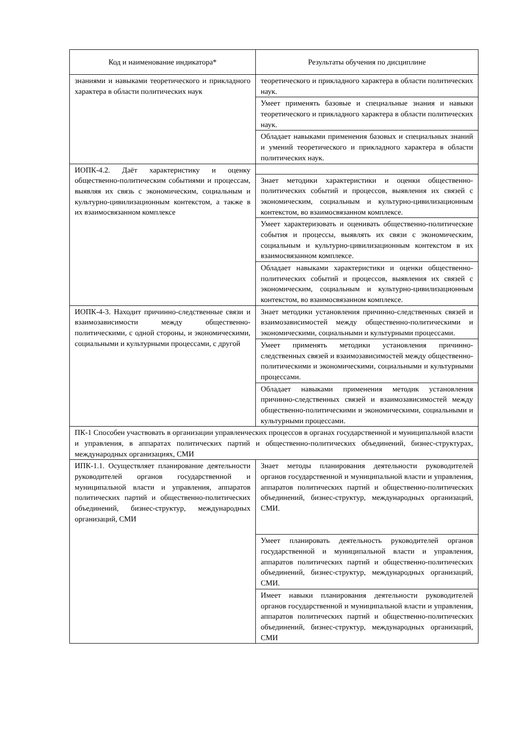| Код и наименование индикатора* | Результаты обучения по дисциплине |
| --- | --- |
| знаниями и навыками теоретического и прикладного характера в области политических наук | теоретического и прикладного характера в области политических наук. |
| | Умеет применять базовые и специальные знания и навыки теоретического и прикладного характера в области политических наук. |
| | Обладает навыками применения базовых и специальных знаний и умений теоретического и прикладного характера в области политических наук. |
| ИОПК-4.2. Даёт характеристику и оценку общественно-политическим событиями и процессам, выявляя их связь с экономическим, социальным и культурно-цивилизационным контекстом, а также в их взаимосвязанном комплексе | |
| | Знает методики характеристики и оценки общественно-политических событий и процессов, выявления их связей с экономическим, социальным и культурно-цивилизационным контекстом, во взаимосвязанном комплексе. |
| | Умеет характеризовать и оценивать общественно-политические события и процессы, выявлять их связи с экономическим, социальным и культурно-цивилизационным контекстом в их взаимосвязанном комплексе. |
| | Обладает навыками характеристики и оценки общественно-политических событий и процессов, выявления их связей с экономическим, социальным и культурно-цивилизационным контекстом, во взаимосвязанном комплексе. |
| ИОПК-4-3. Находит причинно-следственные связи и взаимозависимости между общественно-политическими, с одной стороны, и экономическими, социальными и культурными процессами, с другой | Знает методики установления причинно-следственных связей и взаимозависимостей между общественно-политическими и экономическими, социальными и культурными процессами. |
| | Умеет применять методики установления причинно-следственных связей и взаимозависимостей между общественно-политическими и экономическими, социальными и культурными процессами. |
| | Обладает навыками применения методик установления причинно-следственных связей и взаимозависимостей между общественно-политическими и экономическими, социальными и культурными процессами. |
| ПК-1 Способен участвовать в организации управленческих процессов в органах государственной и муниципальной власти и управления, в аппаратах политических партий и общественно-политических объединений, бизнес-структурах, международных организациях, СМИ | |
| ИПК-1.1. Осуществляет планирование деятельности руководителей органов государственной и муниципальной власти и управления, аппаратов политических партий и общественно-политических объединений, бизнес-структур, международных организаций, СМИ | Знает методы планирования деятельности руководителей органов государственной и муниципальной власти и управления, аппаратов политических партий и общественно-политических объединений, бизнес-структур, международных организаций, СМИ. |
| | Умеет планировать деятельность руководителей органов государственной и муниципальной власти и управления, аппаратов политических партий и общественно-политических объединений, бизнес-структур, международных организаций, СМИ. |
| | Имеет навыки планирования деятельности руководителей органов государственной и муниципальной власти и управления, аппаратов политических партий и общественно-политических объединений, бизнес-структур, международных организаций, СМИ |